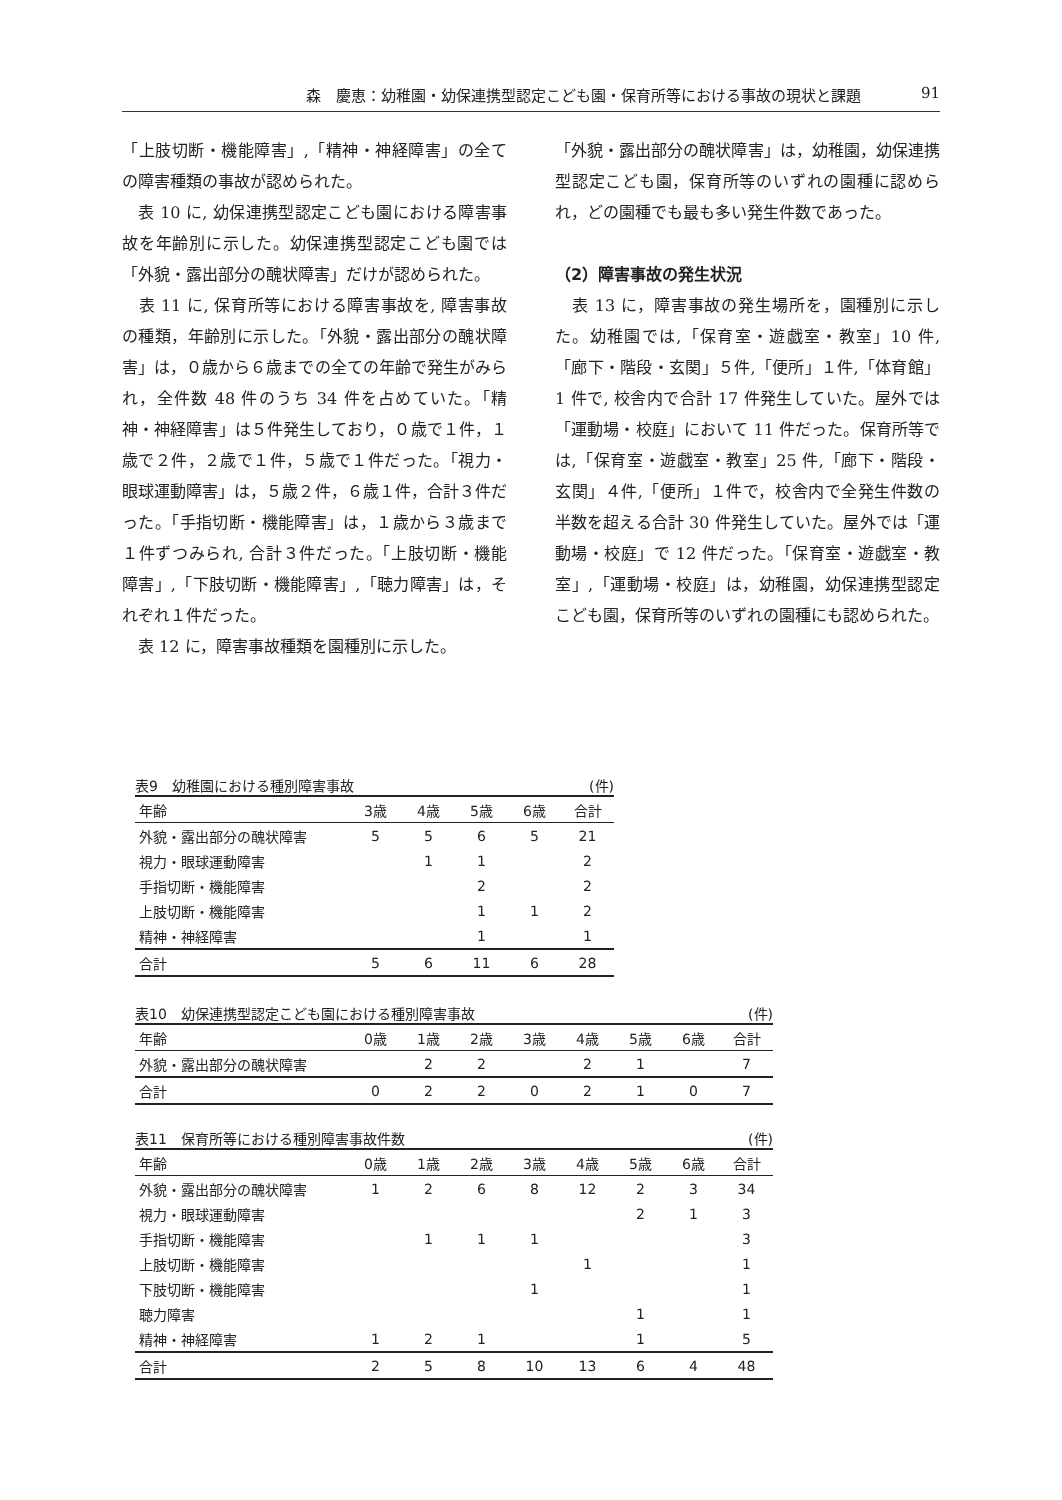森　慶恵：幼稚園・幼保連携型認定こども園・保育所等における事故の現状と課題 91
「上肢切断・機能障害」,「精神・神経障害」の全ての障害種類の事故が認められた。
　表 10 に, 幼保連携型認定こども園における障害事故を年齢別に示した。幼保連携型認定こども園では「外貌・露出部分の醜状障害」だけが認められた。
　表 11 に, 保育所等における障害事故を, 障害事故の種類，年齢別に示した。「外貌・露出部分の醜状障害」は，０歳から６歳までの全ての年齢で発生がみられ，全件数 48 件のうち 34 件を占めていた。「精神・神経障害」は５件発生しており，０歳で１件，１歳で２件，２歳で１件，５歳で１件だった。「視力・眼球運動障害」は，５歳２件，６歳１件，合計３件だった。「手指切断・機能障害」は，１歳から３歳まで１件ずつみられ, 合計３件だった。「上肢切断・機能障害」,「下肢切断・機能障害」,「聴力障害」は，それぞれ１件だった。
　表 12 に，障害事故種類を園種別に示した。
「外貌・露出部分の醜状障害」は，幼稚園，幼保連携型認定こども園，保育所等のいずれの園種に認められ，どの園種でも最も多い発生件数であった。
（2）障害事故の発生状況
　表 13 に，障害事故の発生場所を，園種別に示した。幼稚園では,「保育室・遊戯室・教室」10 件,「廊下・階段・玄関」５件,「便所」１件,「体育館」1 件で, 校舎内で合計 17 件発生していた。屋外では「運動場・校庭」において 11 件だった。保育所等では,「保育室・遊戯室・教室」25 件,「廊下・階段・玄関」４件,「便所」１件で，校舎内で全発生件数の半数を超える合計 30 件発生していた。屋外では「運動場・校庭」で 12 件だった。「保育室・遊戯室・教室」,「運動場・校庭」は，幼稚園，幼保連携型認定こども園，保育所等のいずれの園種にも認められた。
表9 幼稚園における種別障害事故 (件)
| 年齢 | 3歳 | 4歳 | 5歳 | 6歳 | 合計 |
| --- | --- | --- | --- | --- | --- |
| 外貌・露出部分の醜状障害 | 5 | 5 | 6 | 5 | 21 |
| 視力・眼球運動障害 | | 1 | 1 | | 2 |
| 手指切断・機能障害 | | | 2 | | 2 |
| 上肢切断・機能障害 | | | 1 | 1 | 2 |
| 精神・神経障害 | | | 1 | | 1 |
| 合計 | 5 | 6 | 11 | 6 | 28 |
表10 幼保連携型認定こども園における種別障害事故 (件)
| 年齢 | 0歳 | 1歳 | 2歳 | 3歳 | 4歳 | 5歳 | 6歳 | 合計 |
| --- | --- | --- | --- | --- | --- | --- | --- | --- |
| 外貌・露出部分の醜状障害 | | 2 | 2 | | 2 | 1 | | 7 |
| 合計 | 0 | 2 | 2 | 0 | 2 | 1 | 0 | 7 |
表11 保育所等における種別障害事故件数 (件)
| 年齢 | 0歳 | 1歳 | 2歳 | 3歳 | 4歳 | 5歳 | 6歳 | 合計 |
| --- | --- | --- | --- | --- | --- | --- | --- | --- |
| 外貌・露出部分の醜状障害 | 1 | 2 | 6 | 8 | 12 | 2 | 3 | 34 |
| 視力・眼球運動障害 | | | | | | 2 | 1 | 3 |
| 手指切断・機能障害 | | 1 | 1 | 1 | | | | 3 |
| 上肢切断・機能障害 | | | | | 1 | | | 1 |
| 下肢切断・機能障害 | | | | 1 | | | | 1 |
| 聴力障害 | | | | | | 1 | | 1 |
| 精神・神経障害 | 1 | 2 | 1 | | | 1 | | 5 |
| 合計 | 2 | 5 | 8 | 10 | 13 | 6 | 4 | 48 |